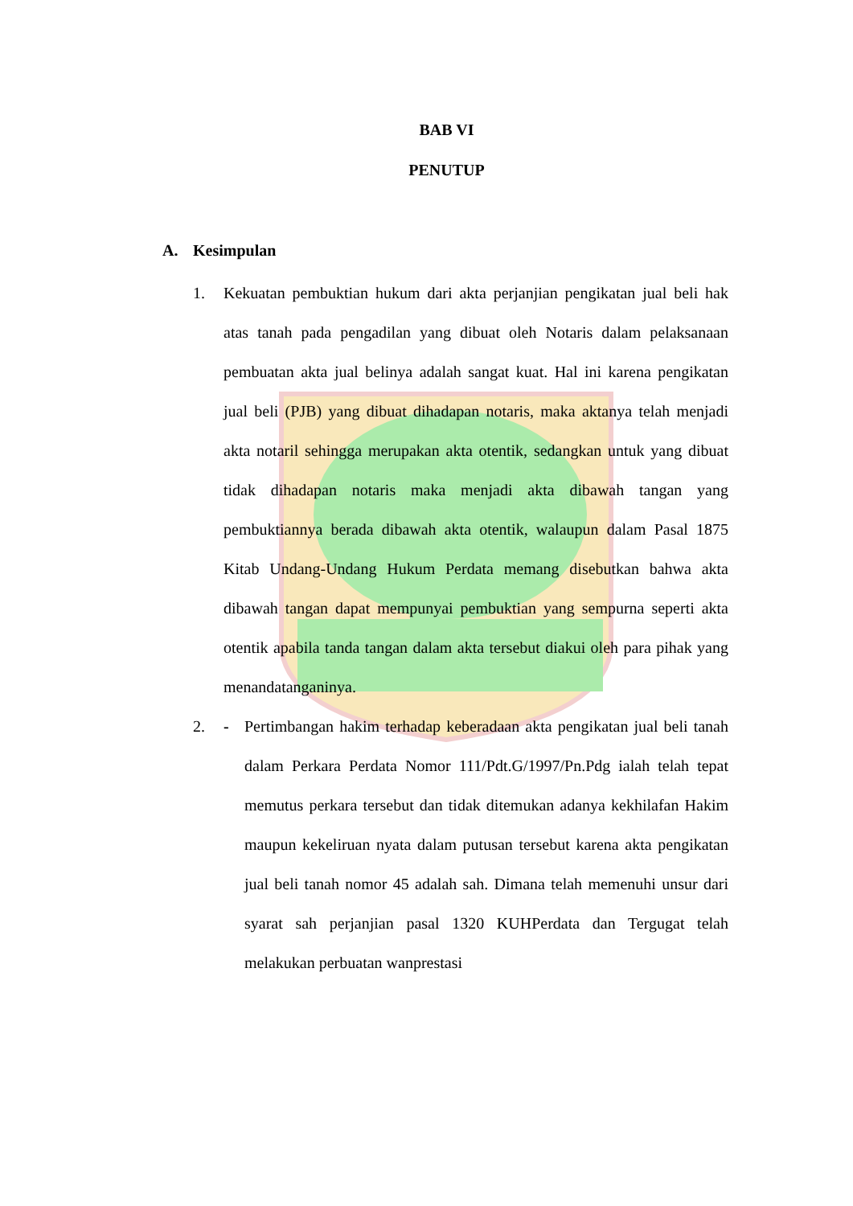BAB VI
PENUTUP
A. Kesimpulan
1. Kekuatan pembuktian hukum dari akta perjanjian pengikatan jual beli hak atas tanah pada pengadilan yang dibuat oleh Notaris dalam pelaksanaan pembuatan akta jual belinya adalah sangat kuat. Hal ini karena pengikatan jual beli (PJB) yang dibuat dihadapan notaris, maka aktanya telah menjadi akta notaril sehingga merupakan akta otentik, sedangkan untuk yang dibuat tidak dihadapan notaris maka menjadi akta dibawah tangan yang pembuktiannya berada dibawah akta otentik, walaupun dalam Pasal 1875 Kitab Undang-Undang Hukum Perdata memang disebutkan bahwa akta dibawah tangan dapat mempunyai pembuktian yang sempurna seperti akta otentik apabila tanda tangan dalam akta tersebut diakui oleh para pihak yang menandatanganinya.
2. - Pertimbangan hakim terhadap keberadaan akta pengikatan jual beli tanah dalam Perkara Perdata Nomor 111/Pdt.G/1997/Pn.Pdg ialah telah tepat memutus perkara tersebut dan tidak ditemukan adanya kekhilafan Hakim maupun kekeliruan nyata dalam putusan tersebut karena akta pengikatan jual beli tanah nomor 45 adalah sah. Dimana telah memenuhi unsur dari syarat sah perjanjian pasal 1320 KUHPerdata dan Tergugat telah melakukan perbuatan wanprestasi